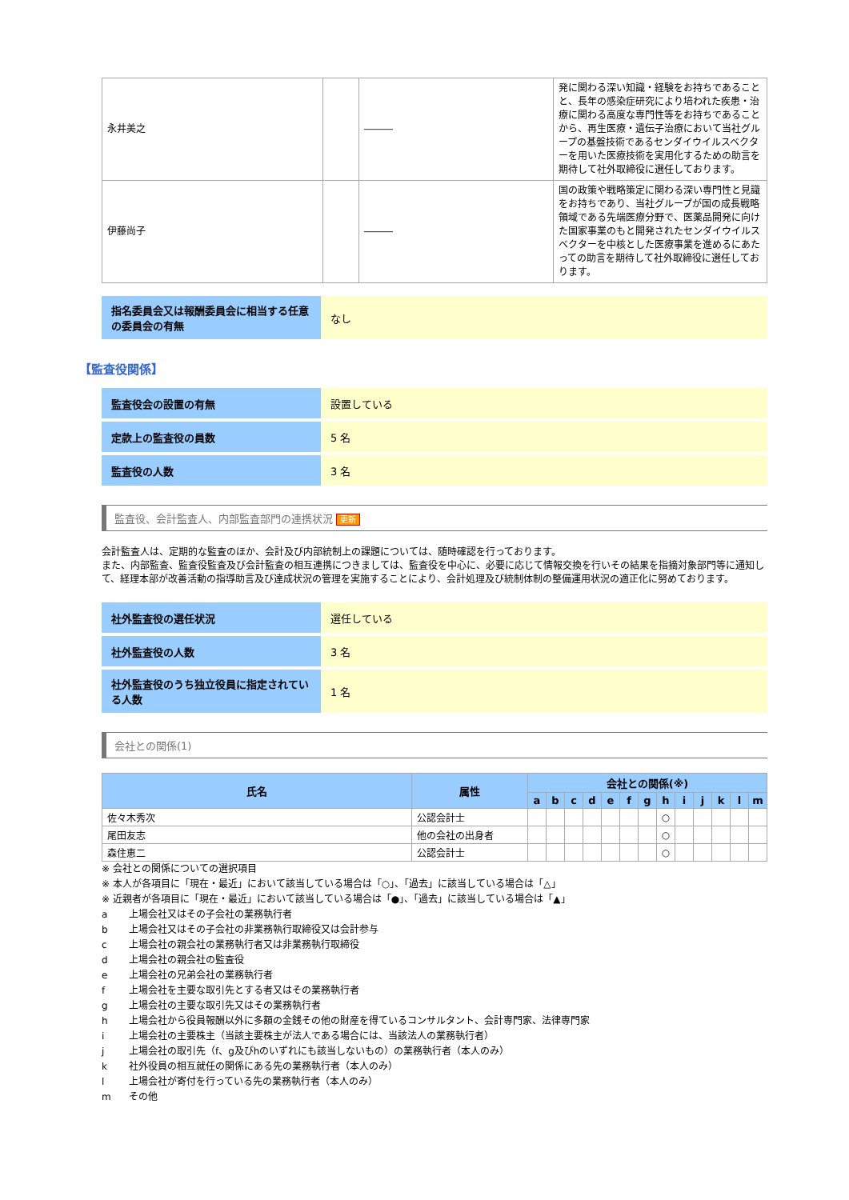| 永井美之 | | ――― | 発に関わる深い知識・経験をお持ちであることと、長年の感染症研究により培われた疾患・治療に関わる高度な専門性等をお持ちであることから、再生医療・遺伝子治療において当社グループの基盤技術であるセンダイウイルスベクターを用いた医療技術を実用化するための助言を期待して社外取締役に選任しております。 |
| 伊藤尚子 | | ――― | 国の政策や戦略策定に関わる深い専門性と見識をお持ちであり、当社グループが国の成長戦略領域である先端医療分野で、医薬品開発に向けた国家事業のもと開発されたセンダイウイルスベクターを中核とした医療事業を進めるにあたっての助言を期待して社外取締役に選任しております。 |
| 指名委員会又は報酬委員会に相当する任意の委員会の有無 | なし |
【監査役関係】
| 監査役会の設置の有無 | 設置している |
| 定款上の監査役の員数 | 5 名 |
| 監査役の人数 | 3 名 |
監査役、会計監査人、内部監査部門の連携状況 更新
会計監査人は、定期的な監査のほか、会計及び内部統制上の課題については、随時確認を行っております。
また、内部監査、監査役監査及び会計監査の相互連携につきましては、監査役を中心に、必要に応じて情報交換を行いその結果を指摘対象部門等に通知して、経理本部が改善活動の指導助言及び達成状況の管理を実施することにより、会計処理及び統制体制の整備運用状況の適正化に努めております。
| 社外監査役の選任状況 | 選任している |
| 社外監査役の人数 | 3 名 |
| 社外監査役のうち独立役員に指定されている人数 | 1 名 |
会社との関係(1)
| 氏名 | 属性 | 会社との関係(※) | | | | | | | | | | | | |
| --- | --- | --- | --- | --- | --- | --- | --- | --- | --- | --- | --- | --- | --- | --- |
| | | a | b | c | d | e | f | g | h | i | j | k | l | m |
| 佐々木秀次 | 公認会計士 | | | | | | | | ○ | | | | | |
| 尾田友志 | 他の会社の出身者 | | | | | | | | ○ | | | | | |
| 森住恵二 | 公認会計士 | | | | | | | | ○ | | | | | |
※ 会社との関係についての選択項目
※ 本人が各項目に「現在・最近」において該当している場合は「○」、「過去」に該当している場合は「△」
※ 近親者が各項目に「現在・最近」において該当している場合は「●」、「過去」に該当している場合は「▲」
a 上場会社又はその子会社の業務執行者
b 上場会社又はその子会社の非業務執行取締役又は会計参与
c 上場会社の親会社の業務執行者又は非業務執行取締役
d 上場会社の親会社の監査役
e 上場会社の兄弟会社の業務執行者
f 上場会社を主要な取引先とする者又はその業務執行者
g 上場会社の主要な取引先又はその業務執行者
h 上場会社から役員報酬以外に多額の金銭その他の財産を得ているコンサルタント、会計専門家、法律専門家
i 上場会社の主要株主（当該主要株主が法人である場合には、当該法人の業務執行者）
j 上場会社の取引先（f、g及びhのいずれにも該当しないもの）の業務執行者（本人のみ）
k 社外役員の相互就任の関係にある先の業務執行者（本人のみ）
l 上場会社が寄付を行っている先の業務執行者（本人のみ）
m その他